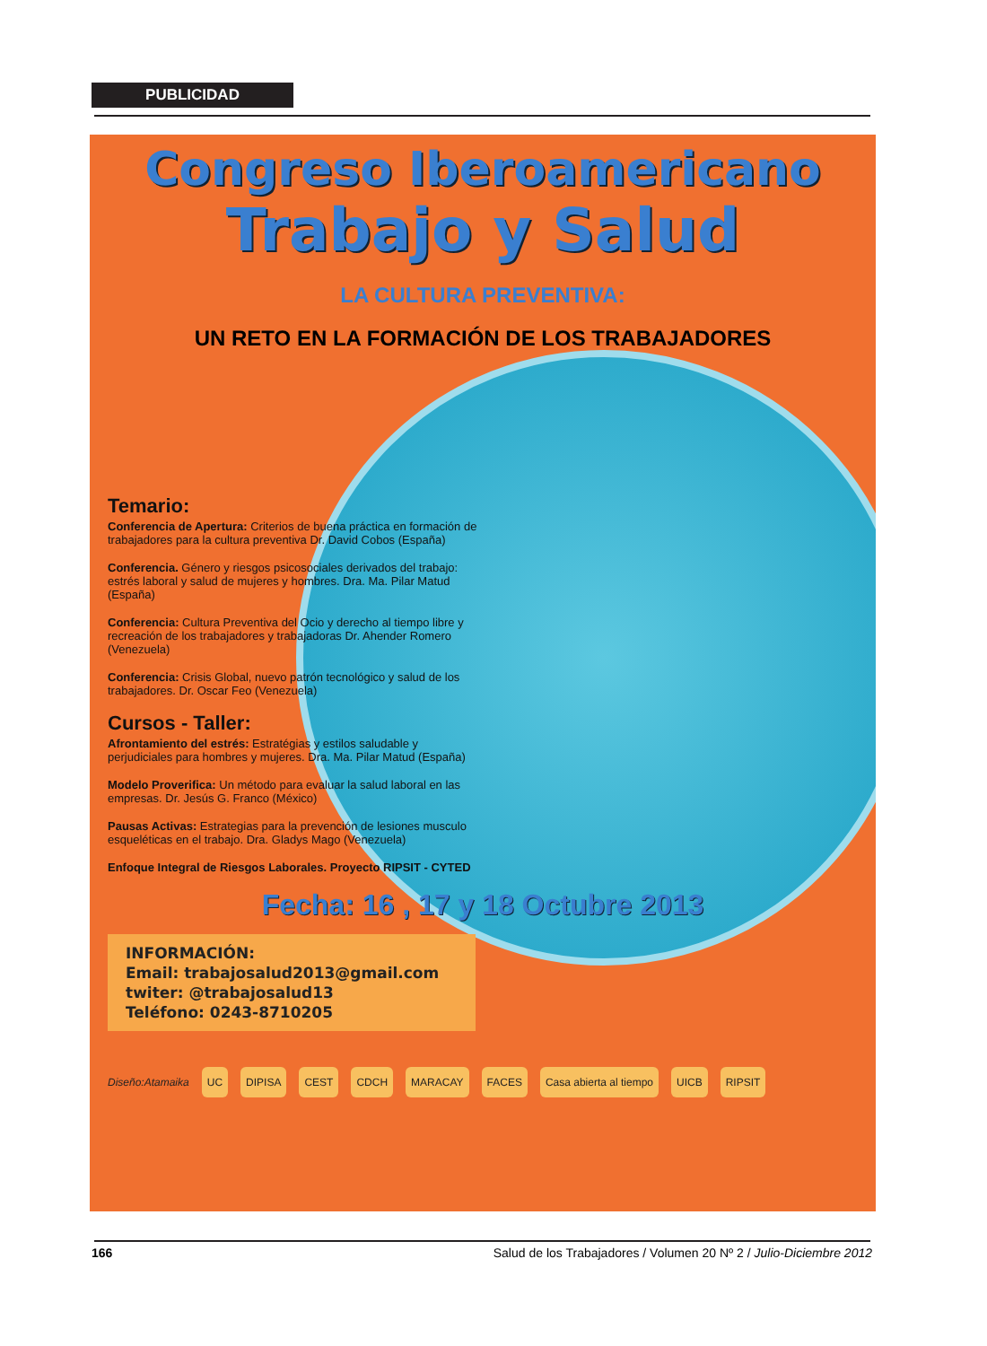PUBLICIDAD
Congreso Iberoamericano
Trabajo y Salud
LA CULTURA PREVENTIVA:
UN RETO EN LA FORMACIÓN DE LOS TRABAJADORES
Temario:
Conferencia de Apertura: Criterios de buena práctica en formación de trabajadores para la cultura preventiva Dr. David Cobos (España)
Conferencia. Género y riesgos psicosociales derivados del trabajo: estrés laboral y salud de mujeres y hombres. Dra. Ma. Pilar Matud (España)
Conferencia: Cultura Preventiva del Ocio y derecho al tiempo libre y recreación de los trabajadores y trabajadoras Dr. Ahender Romero (Venezuela)
Conferencia: Crisis Global, nuevo patrón tecnológico y salud de los trabajadores. Dr. Oscar Feo (Venezuela)
Cursos - Taller:
Afrontamiento del estrés: Estratégias y estilos saludable y perjudiciales para hombres y mujeres. Dra. Ma. Pilar Matud (España)
Modelo Proverifica: Un método para evaluar la salud laboral en las empresas. Dr. Jesús G. Franco (México)
Pausas Activas: Estrategias para la prevención de lesiones musculo esqueléticas en el trabajo. Dra. Gladys Mago (Venezuela)
Enfoque Integral de Riesgos Laborales. Proyecto RIPSIT - CYTED
Fecha: 16 , 17 y 18 Octubre 2013
INFORMACIÓN:
Email: trabajosalud2013@gmail.com
twiter: @trabajosalud13
Teléfono: 0243-8710205
Diseño:Atamaika UC DIPISA CEST CDCH MARACAY FACES Casa abierta al tiempo UICB RIPSIT
166 Salud de los Trabajadores / Volumen 20 Nº 2 / Julio-Diciembre 2012